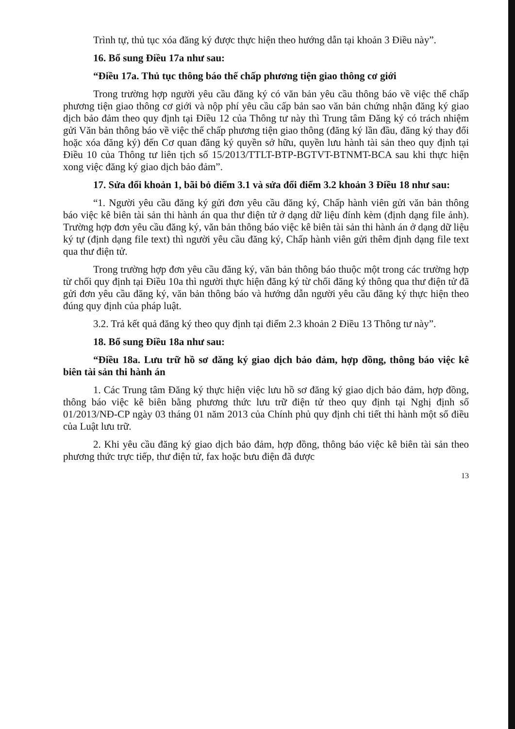Trình tự, thủ tục xóa đăng ký được thực hiện theo hướng dẫn tại khoản 3 Điều này”.
16. Bổ sung Điều 17a như sau:
“Điều 17a. Thủ tục thông báo thế chấp phương tiện giao thông cơ giới
Trong trường hợp người yêu cầu đăng ký có văn bản yêu cầu thông báo về việc thế chấp phương tiện giao thông cơ giới và nộp phí yêu cầu cấp bản sao văn bản chứng nhận đăng ký giao dịch bảo đảm theo quy định tại Điều 12 của Thông tư này thì Trung tâm Đăng ký có trách nhiệm gửi Văn bản thông báo về việc thế chấp phương tiện giao thông (đăng ký lần đầu, đăng ký thay đổi hoặc xóa đăng ký) đến Cơ quan đăng ký quyền sở hữu, quyền lưu hành tài sản theo quy định tại Điều 10 của Thông tư liên tịch số 15/2013/TTLT-BTP-BGTVT-BTNMT-BCA sau khi thực hiện xong việc đăng ký giao dịch bảo đảm”.
17. Sửa đổi khoản 1, bãi bỏ điểm 3.1 và sửa đổi điểm 3.2 khoản 3 Điều 18 như sau:
“1. Người yêu cầu đăng ký gửi đơn yêu cầu đăng ký, Chấp hành viên gửi văn bản thông báo việc kê biên tài sản thi hành án qua thư điện tử ở dạng dữ liệu đính kèm (định dạng file ảnh). Trường hợp đơn yêu cầu đăng ký, văn bản thông báo việc kê biên tài sản thi hành án ở dạng dữ liệu ký tự (định dạng file text) thì người yêu cầu đăng ký, Chấp hành viên gửi thêm định dạng file text qua thư điện tử.
Trong trường hợp đơn yêu cầu đăng ký, văn bản thông báo thuộc một trong các trường hợp từ chối quy định tại Điều 10a thì người thực hiện đăng ký từ chối đăng ký thông qua thư điện tử đã gửi đơn yêu cầu đăng ký, văn bản thông báo và hướng dẫn người yêu cầu đăng ký thực hiện theo đúng quy định của pháp luật.
3.2. Trả kết quả đăng ký theo quy định tại điểm 2.3 khoản 2 Điều 13 Thông tư này”.
18. Bổ sung Điều 18a như sau:
“Điều 18a. Lưu trữ hồ sơ đăng ký giao dịch bảo đảm, hợp đồng, thông báo việc kê biên tài sản thi hành án
1. Các Trung tâm Đăng ký thực hiện việc lưu hồ sơ đăng ký giao dịch bảo đảm, hợp đồng, thông báo việc kê biên bằng phương thức lưu trữ điện tử theo quy định tại Nghị định số 01/2013/NĐ-CP ngày 03 tháng 01 năm 2013 của Chính phủ quy định chi tiết thi hành một số điều của Luật lưu trữ.
2. Khi yêu cầu đăng ký giao dịch bảo đảm, hợp đồng, thông báo việc kê biên tài sản theo phương thức trực tiếp, thư điện tử, fax hoặc bưu điện đã được
13